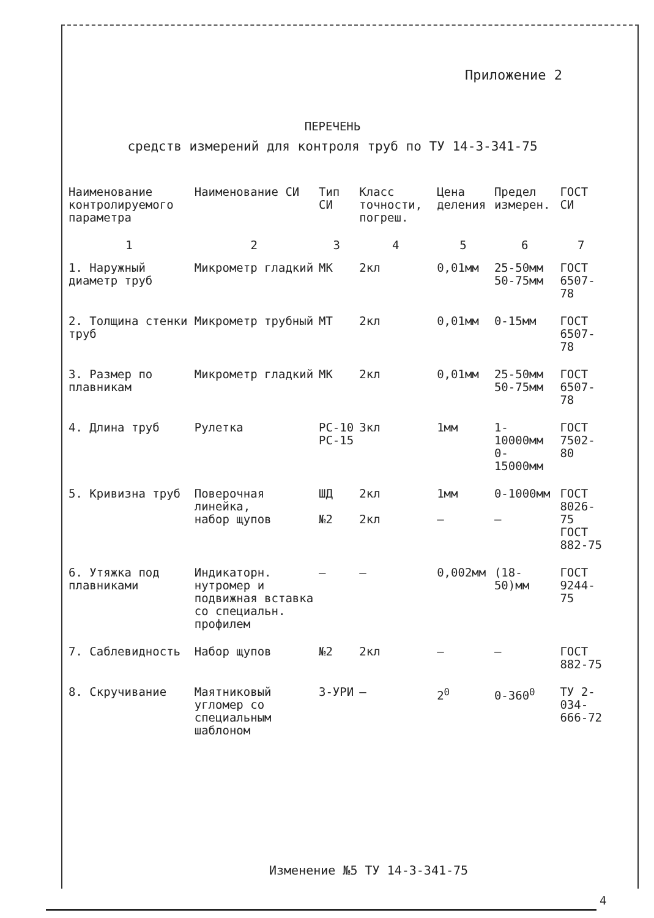Приложение 2
ПЕРЕЧЕНЬ
средств измерений для контроля труб по ТУ 14-3-341-75
| Наименование контролируемого параметра | Наименование СИ | Тип СИ | Класс точности, погреш. | Цена деления | Предел измерен. | ГОСТ СИ |
| --- | --- | --- | --- | --- | --- | --- |
| 1 | 2 | 3 | 4 | 5 | 6 | 7 |
| 1. Наружный диаметр труб | Микрометр гладкий | МК | 2кл | 0,01мм | 25-50мм 50-75мм | ГОСТ 6507-78 |
| 2. Толщина стенки труб | Микрометр трубный | МТ | 2кл | 0,01мм | 0-15мм | ГОСТ 6507-78 |
| 3. Размер по плавникам | Микрометр гладкий | МК | 2кл | 0,01мм | 25-50мм 50-75мм | ГОСТ 6507-78 |
| 4. Длина труб | Рулетка | РС-10 РС-15 | 3кл | 1мм | 1-10000мм 0-15000мм | ГОСТ 7502-80 |
| 5. Кривизна труб | Поверочная линейка, набор щупов | ШД №2 | 2кл 2кл | 1мм – | 0-1000мм – | ГОСТ 8026-75 ГОСТ 882-75 |
| 6. Утяжка под плавниками | Индикаторн. нутромер и подвижная вставка со специальн. профилем | – | – | 0,002мм | (18-50)мм | ГОСТ 9244-75 |
| 7. Саблевидность | Набор щупов | №2 | 2кл | – | – | ГОСТ 882-75 |
| 8. Скручивание | Маятниковый угломер со специальным шаблоном | 3-УРИ | – | 2<sup>0</sup> | 0-360<sup>0</sup> | ТУ 2-034-666-72 |
Изменение №5 ТУ 14-3-341-75
4